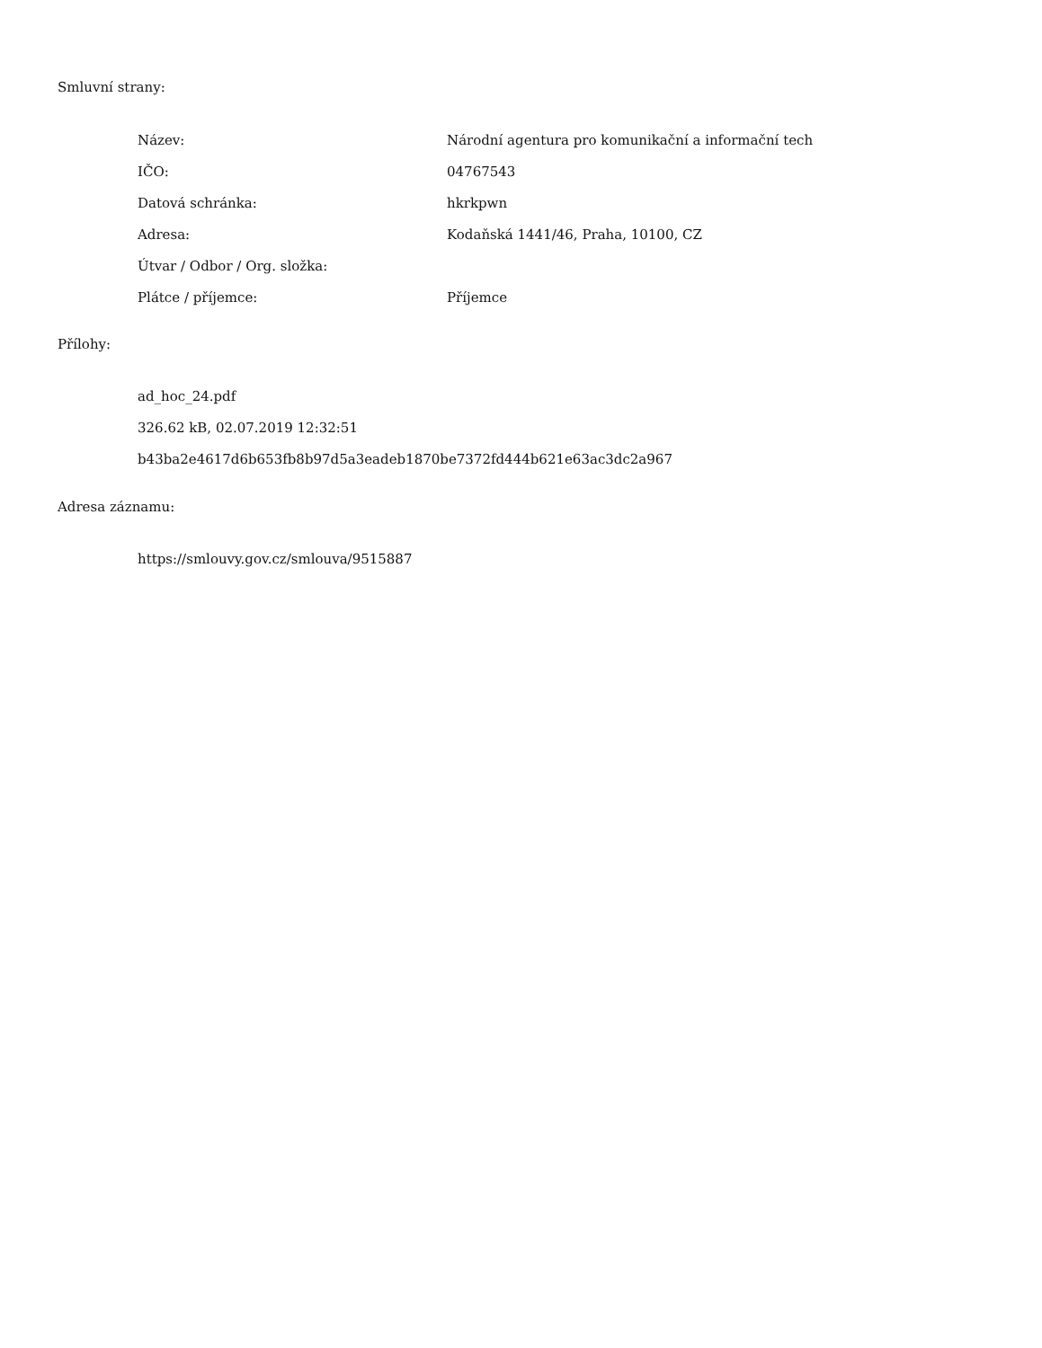Smluvní strany:
| Název: | Národní agentura pro komunikační a informační tech |
| IČO: | 04767543 |
| Datová schránka: | hkrkpwn |
| Adresa: | Kodaňská 1441/46, Praha, 10100, CZ |
| Útvar / Odbor / Org. složka: | |
| Plátce / příjemce: | Příjemce |
Přílohy:
ad_hoc_24.pdf
326.62 kB, 02.07.2019 12:32:51
b43ba2e4617d6b653fb8b97d5a3eadeb1870be7372fd444b621e63ac3dc2a967
Adresa záznamu:
https://smlouvy.gov.cz/smlouva/9515887